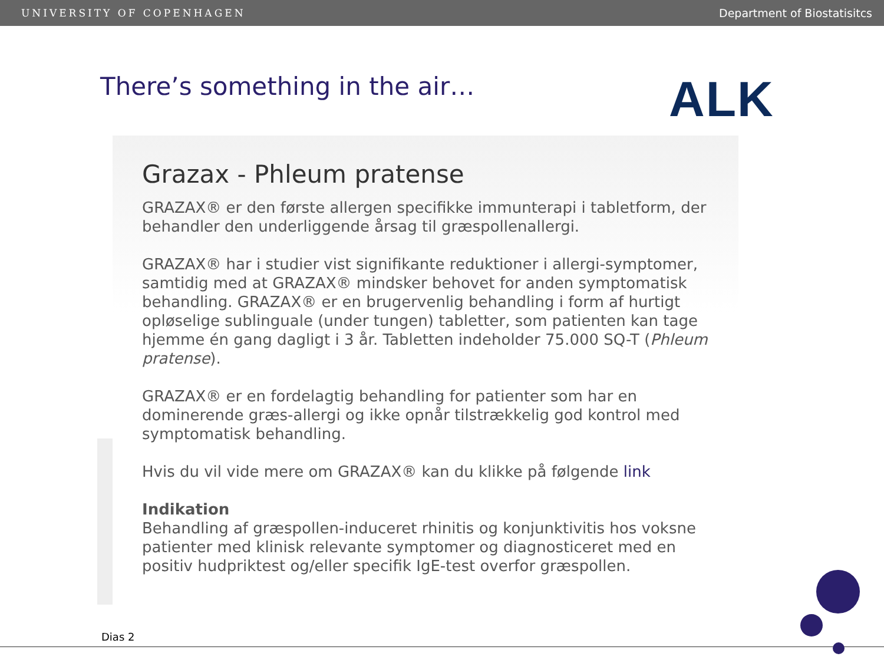UNIVERSITY OF COPENHAGEN Department of Biostatisitcs
There’s something in the air…
ALK
Grazax - Phleum pratense
GRAZAX® er den første allergen specifikke immunterapi i tabletform, der behandler den underliggende årsag til græspollenallergi.
GRAZAX® har i studier vist signifikante reduktioner i allergi-symptomer, samtidig med at GRAZAX® mindsker behovet for anden symptomatisk behandling. GRAZAX® er en brugervenlig behandling i form af hurtigt opløselige sublinguale (under tungen) tabletter, som patienten kan tage hjemme én gang dagligt i 3 år. Tabletten indeholder 75.000 SQ-T (Phleum pratense).
GRAZAX® er en fordelagtig behandling for patienter som har en dominerende græs-allergi og ikke opnår tilstrækkelig god kontrol med symptomatisk behandling.
Hvis du vil vide mere om GRAZAX® kan du klikke på følgende link
Indikation
Behandling af græspollen-induceret rhinitis og konjunktivitis hos voksne patienter med klinisk relevante symptomer og diagnosticeret med en positiv hudpriktest og/eller specifik IgE-test overfor græspollen.
Dias 2